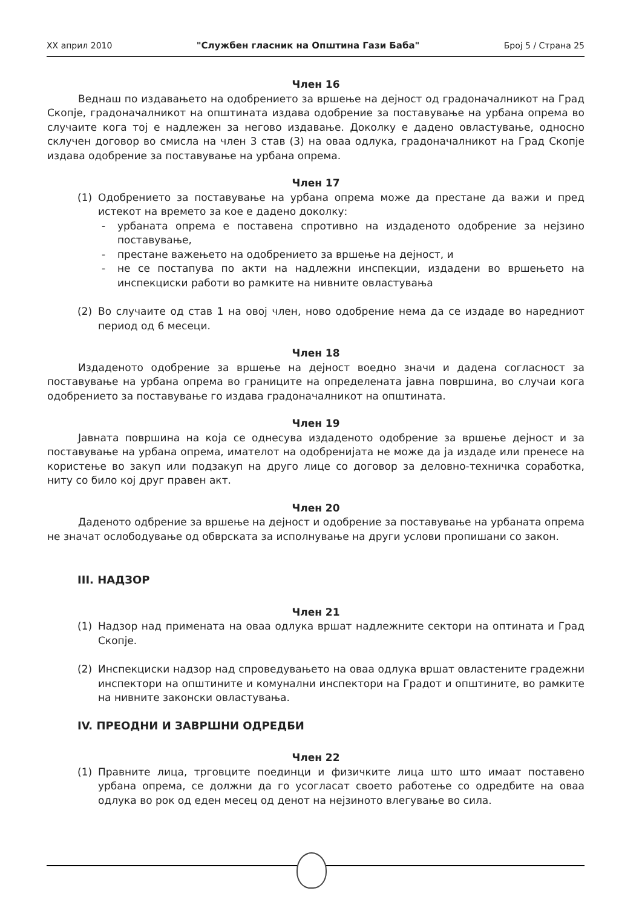XX април 2010 "Службен гласник на Општина Гази Баба" Број 5 / Страна 25
Член 16
Веднаш по издавањето на одобрението за вршење на дејност од градоначалникот на Град Скопје, градоначалникот на општината издава одобрение за поставување на урбана опрема во случаите кога тој е надлежен за негово издавање. Доколку е дадено овластување, односно склучен договор во смисла на член 3 став (3) на оваа одлука, градоначалникот на Град Скопје издава одобрение за поставување на урбана опрема.
Член 17
(1) Одобрението за поставување на урбана опрема може да престане да важи и пред истекот на времето за кое е дадено доколку:
- урбаната опрема е поставена спротивно на издаденото одобрение за нејзино поставување,
- престане важењето на одобрението за вршење на дејност, и
- не се постапува по акти на надлежни инспекции, издадени во вршењето на инспекциски работи во рамките на нивните овластувања
(2) Во случаите од став 1 на овој член, ново одобрение нема да се издаде во наредниот период од 6 месеци.
Член 18
Издаденото одобрение за вршење на дејност воедно значи и дадена согласност за поставување на урбана опрема во границите на определената јавна површина, во случаи кога одобрението за поставување го издава градоначалникот на општината.
Член 19
Јавната површина на која се однесува издаденото одобрение за вршење дејност и за поставување на урбана опрема, имателот на одобренијата не може да ја издаде или пренесе на користење во закуп или подзакуп на друго лице со договор за деловно-техничка соработка, ниту со било кој друг правен акт.
Член 20
Даденото одбрение за вршење на дејност и одобрение за поставување на урбаната опрема не значат ослободување од обврската за исполнување на други услови пропишани со закон.
III. НАДЗОР
Член 21
(1) Надзор над примената на оваа одлука вршат надлежните сектори на оптината и Град Скопје.
(2) Инспекциски надзор над спроведувањето на оваа одлука вршат овластените градежни инспектори на општините и комунални инспектори на Градот и општините, во рамките на нивните законски овластувања.
IV. ПРЕОДНИ И ЗАВРШНИ ОДРЕДБИ
Член 22
(1) Правните лица, трговците поединци и физичките лица што што имаат поставено урбана опрема, се должни да го усогласат своето работење со одредбите на оваа одлука во рок од еден месец од денот на нејзиното влегување во сила.